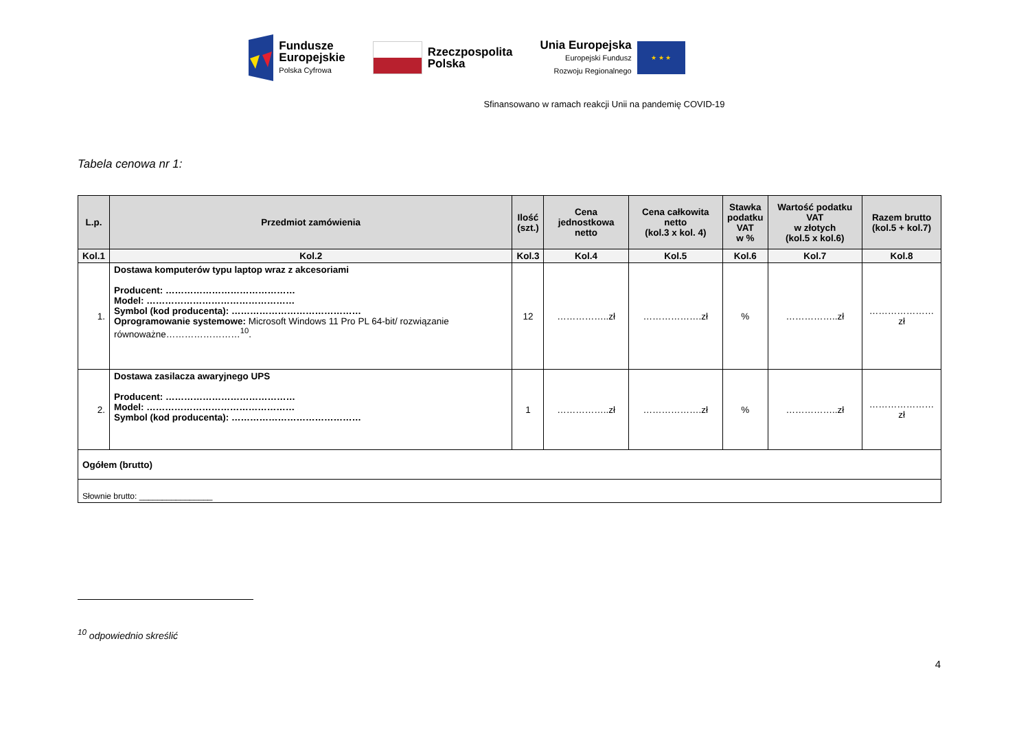Fundusze
Europejskie
Polska Cyfrowa
Rzeczpospolita
Polska
Unia Europejska
Europejski Fundusz
Rozwoju Regionalnego
★ ★ ★
Sfinansowano w ramach reakcji Unii na pandemię COVID-19
Tabela cenowa nr 1:
| L.p. | Przedmiot zamówienia | Ilość (szt.) | Cena jednostkowa netto | Cena całkowita netto (kol.3 x kol. 4) | Stawka podatku VAT w % | Wartość podatku VAT w złotych (kol.5 x kol.6) | Razem brutto (kol.5 + kol.7) |
| --- | --- | --- | --- | --- | --- | --- | --- |
| Kol.1 | Kol.2 | Kol.3 | Kol.4 | Kol.5 | Kol.6 | Kol.7 | Kol.8 |
| 1. | Dostawa komputerów typu laptop wraz z akcesoriami Producent: …………………………………… Model: ………………………………………… Symbol (kod producenta): …………………………………… Oprogramowanie systemowe: Microsoft Windows 11 Pro PL 64-bit/ rozwiązanie równoważne……………………<sup>10</sup>. | 12 | ……………..zł | ……………….zł | % | ……………..zł | …………………zł |
| 2. | Dostawa zasilacza awaryjnego UPS Producent: …………………………………… Model: ………………………………………… Symbol (kod producenta): …………………………………… | 1 | ……………..zł | ……………….zł | % | ……………..zł | …………………zł |
| Ogółem (brutto) | | | | | | | |
| Słownie brutto: ________________ | | | | | | | |
<sup>10</sup> odpowiednio skreślić
4